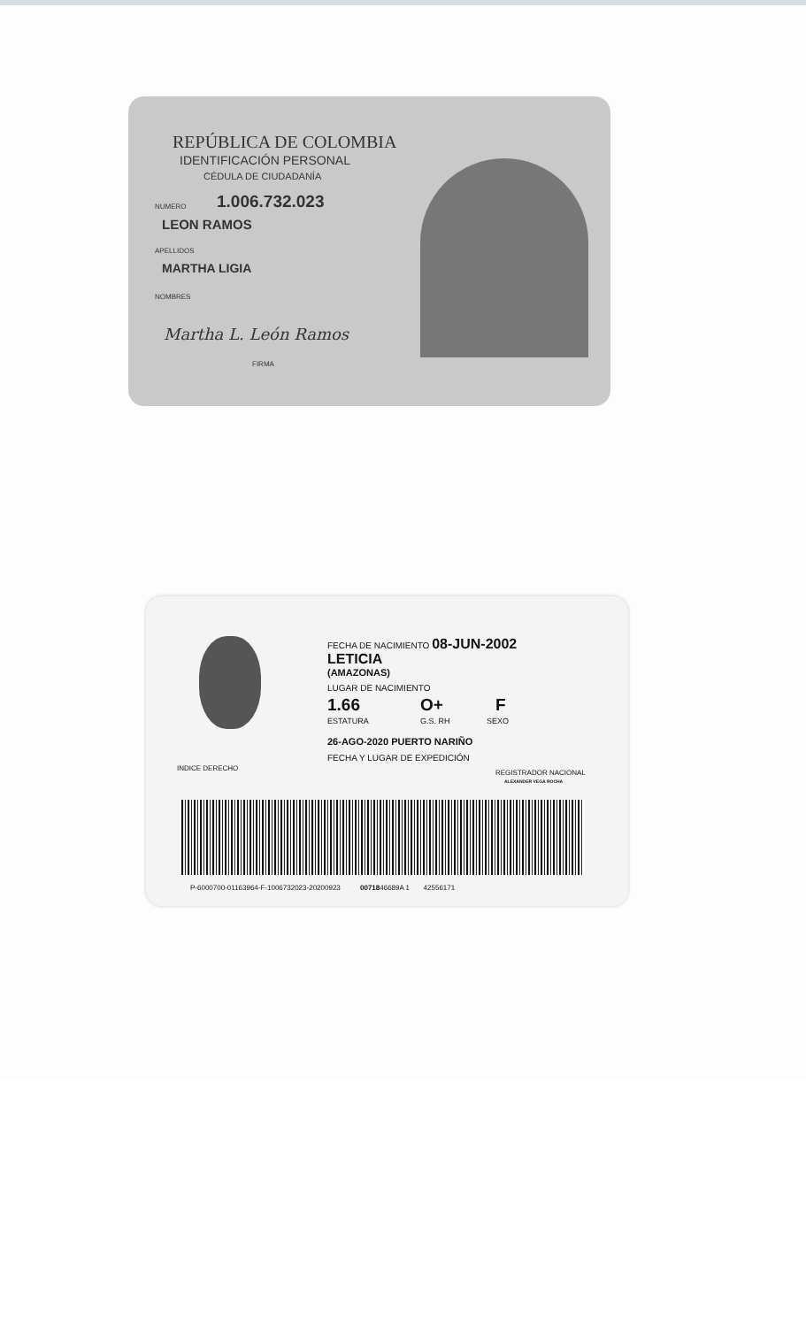REPÚBLICA DE COLOMBIA
IDENTIFICACIÓN PERSONAL
CÉDULA DE CIUDADANÍA
NUMERO 1.006.732.023
LEON RAMOS
APELLIDOS
MARTHA LIGIA
NOMBRES
Martha L. León Ramos
FIRMA
INDICE DERECHO
FECHA DE NACIMIENTO 08-JUN-2002
LETICIA
(AMAZONAS)
LUGAR DE NACIMIENTO
1.66 O+ F
ESTATURA G.S. RH SEXO
26-AGO-2020 PUERTO NARIÑO
FECHA Y LUGAR DE EXPEDICIÓN
REGISTRADOR NACIONAL
ALEXANDER VEGA ROCHA
P-6000700-01163964-F-1006732023-20200923 0071846689A 1 42556171